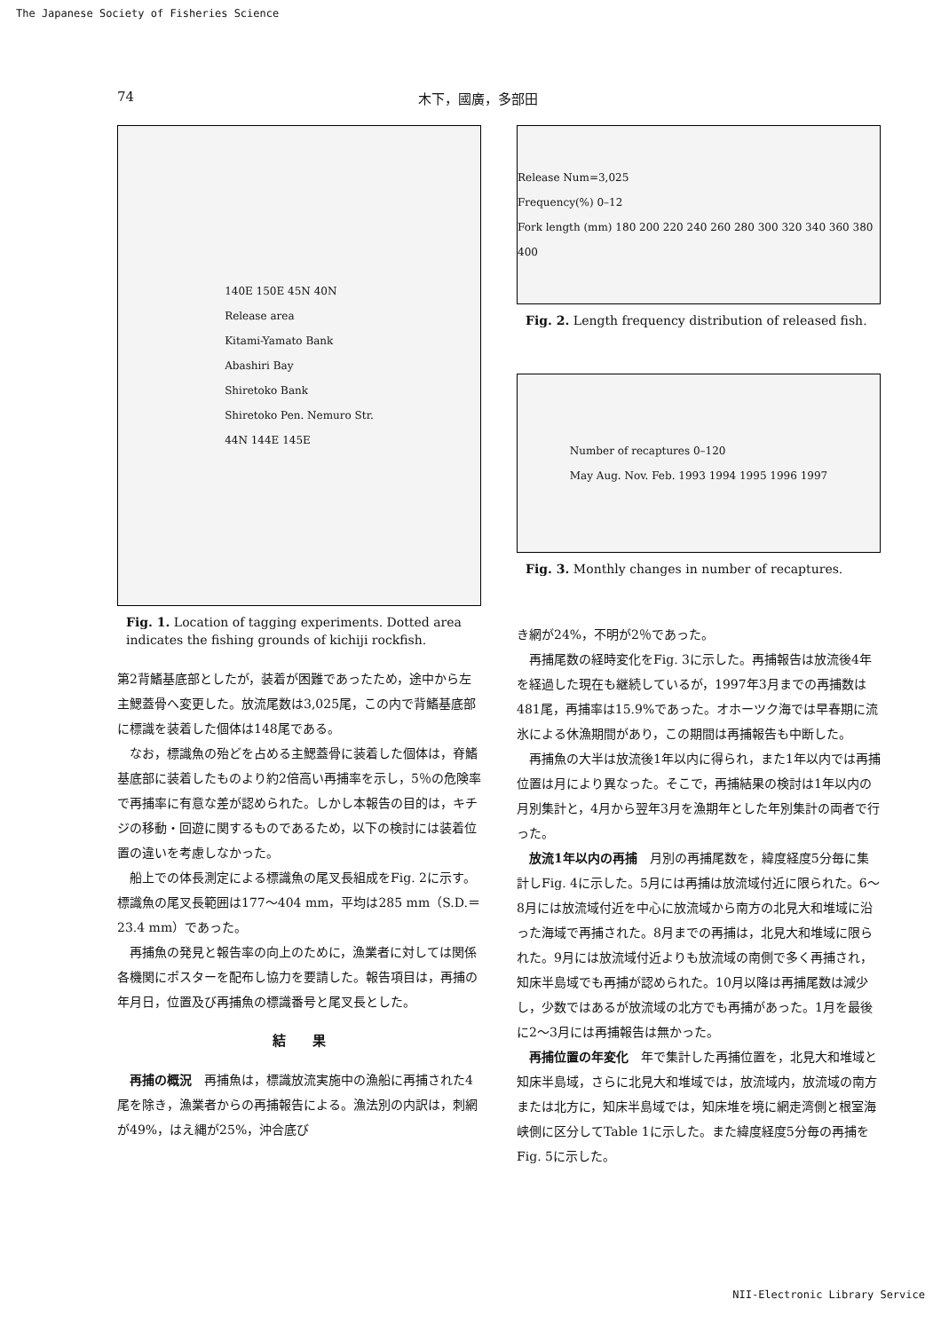The Japanese Society of Fisheries Science
74 木下，國廣，多部田
140E 150E 45N 40N
Release area
Kitami-Yamato Bank
Abashiri Bay
Shiretoko Bank
Shiretoko Pen. Nemuro Str.
44N 144E 145E
Fig. 1. Location of tagging experiments. Dotted area indicates the fishing grounds of kichiji rockfish.
第2背鰭基底部としたが，装着が困難であったため，途中から左主鰓蓋骨へ変更した。放流尾数は3,025尾，この内で背鰭基底部に標識を装着した個体は148尾である。
なお，標識魚の殆どを占める主鰓蓋骨に装着した個体は，脊鰭基底部に装着したものより約2倍高い再捕率を示し，5％の危険率で再捕率に有意な差が認められた。しかし本報告の目的は，キチジの移動・回遊に関するものであるため，以下の検討には装着位置の違いを考慮しなかった。
船上での体長測定による標識魚の尾叉長組成をFig. 2に示す。標識魚の尾叉長範囲は177～404 mm，平均は285 mm（S.D.＝23.4 mm）であった。
再捕魚の発見と報告率の向上のために，漁業者に対しては関係各機関にポスターを配布し協力を要請した。報告項目は，再捕の年月日，位置及び再捕魚の標識番号と尾叉長とした。
結　　果
再捕の概況　再捕魚は，標識放流実施中の漁船に再捕された4尾を除き，漁業者からの再捕報告による。漁法別の内訳は，刺網が49%，はえ縄が25%，沖合底び
Release Num=3,025
Frequency(%) 0–12
Fork length (mm) 180 200 220 240 260 280 300 320 340 360 380 400
Fig. 2. Length frequency distribution of released fish.
Number of recaptures 0–120
May Aug. Nov. Feb. 1993 1994 1995 1996 1997
Fig. 3. Monthly changes in number of recaptures.
き網が24%，不明が2％であった。
再捕尾数の経時変化をFig. 3に示した。再捕報告は放流後4年を経過した現在も継続しているが，1997年3月までの再捕数は481尾，再捕率は15.9%であった。オホーツク海では早春期に流氷による休漁期間があり，この期間は再捕報告も中断した。
再捕魚の大半は放流後1年以内に得られ，また1年以内では再捕位置は月により異なった。そこで，再捕結果の検討は1年以内の月別集計と，4月から翌年3月を漁期年とした年別集計の両者で行った。
放流1年以内の再捕　月別の再捕尾数を，緯度経度5分毎に集計しFig. 4に示した。5月には再捕は放流域付近に限られた。6～8月には放流域付近を中心に放流域から南方の北見大和堆域に沿った海域で再捕された。8月までの再捕は，北見大和堆域に限られた。9月には放流域付近よりも放流域の南側で多く再捕され，知床半島域でも再捕が認められた。10月以降は再捕尾数は減少し，少数ではあるが放流域の北方でも再捕があった。1月を最後に2～3月には再捕報告は無かった。
再捕位置の年変化　年で集計した再捕位置を，北見大和堆域と知床半島域，さらに北見大和堆域では，放流域内，放流域の南方または北方に，知床半島域では，知床堆を境に網走湾側と根室海峡側に区分してTable 1に示した。また緯度経度5分毎の再捕をFig. 5に示した。
NII-Electronic Library Service